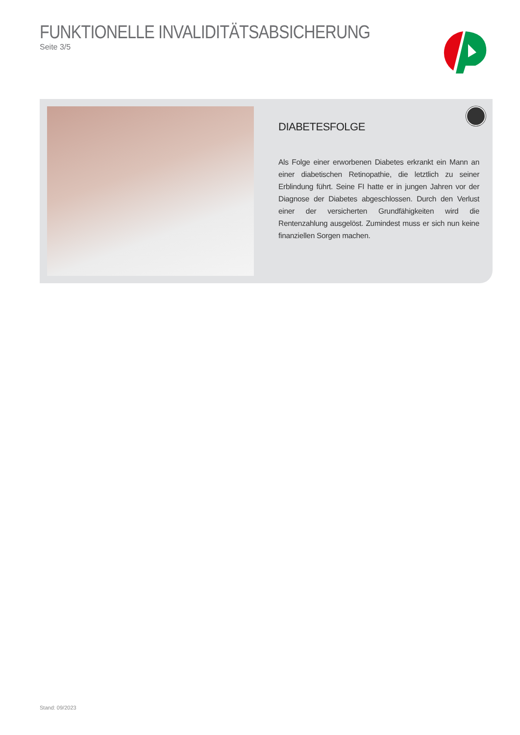FUNKTIONELLE INVALIDITÄTSABSICHERUNG
Seite 3/5
DIABETESFOLGE
Als Folge einer erworbenen Diabetes erkrankt ein Mann an einer diabetischen Retinopathie, die letztlich zu seiner Erblindung führt. Seine FI hatte er in jungen Jahren vor der Diagnose der Diabetes abgeschlossen. Durch den Verlust einer der versicherten Grund­fähigkeiten wird die Rentenzahlung ausgelöst. Zumindest muss er sich nun keine finanziellen Sorgen machen.
Stand: 09/2023